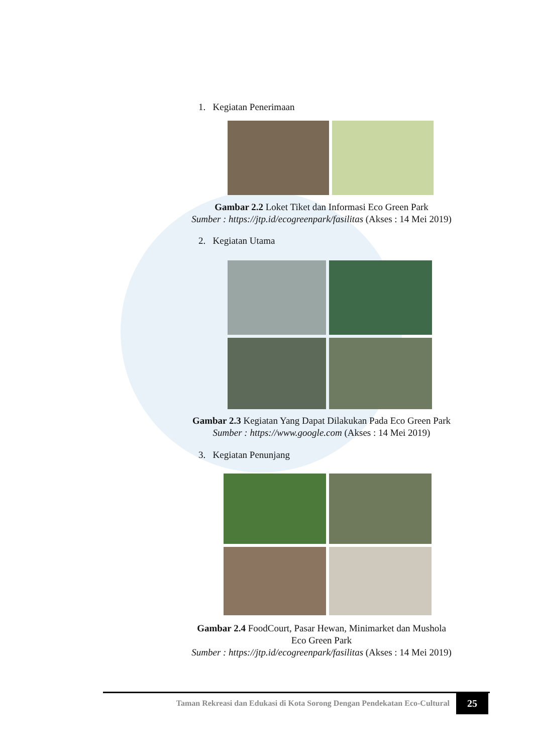1. Kegiatan Penerimaan
Gambar 2.2 Loket Tiket dan Informasi Eco Green Park
Sumber : https://jtp.id/ecogreenpark/fasilitas (Akses : 14 Mei 2019)
2. Kegiatan Utama
Gambar 2.3 Kegiatan Yang Dapat Dilakukan Pada Eco Green Park
Sumber : https://www.google.com (Akses : 14 Mei 2019)
3. Kegiatan Penunjang
Gambar 2.4 FoodCourt, Pasar Hewan, Minimarket dan Mushola
Eco Green Park
Sumber : https://jtp.id/ecogreenpark/fasilitas (Akses : 14 Mei 2019)
Taman Rekreasi dan Edukasi di Kota Sorong Dengan Pendekatan Eco-Cultural
25